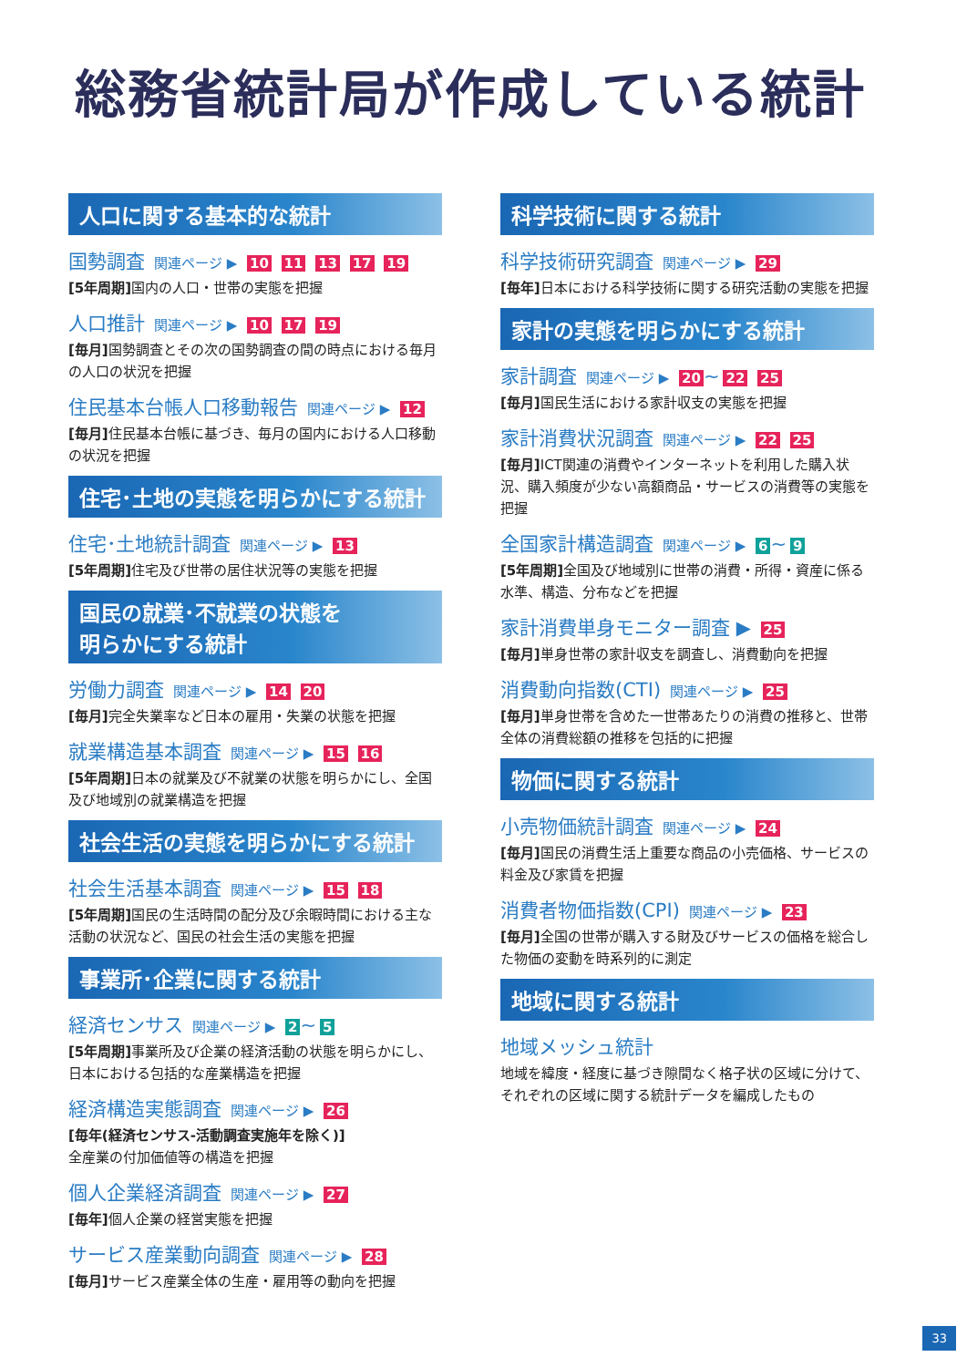総務省統計局が作成している統計
人口に関する基本的な統計
国勢調査 関連ページ ▶ 10 11 13 17 19
[5年周期] 国内の人口・世帯の実態を把握
人口推計 関連ページ ▶ 10 17 19
[毎月] 国勢調査とその次の国勢調査の間の時点における毎月の人口の状況を把握
住民基本台帳人口移動報告 関連ページ ▶ 12
[毎月] 住民基本台帳に基づき、毎月の国内における人口移動の状況を把握
住宅･土地の実態を明らかにする統計
住宅･土地統計調査 関連ページ ▶ 13
[5年周期] 住宅及び世帯の居住状況等の実態を把握
国民の就業･不就業の状態を
明らかにする統計
労働力調査 関連ページ ▶ 14 20
[毎月] 完全失業率など日本の雇用・失業の状態を把握
就業構造基本調査 関連ページ ▶ 15 16
[5年周期] 日本の就業及び不就業の状態を明らかにし、全国及び地域別の就業構造を把握
社会生活の実態を明らかにする統計
社会生活基本調査 関連ページ ▶ 15 18
[5年周期] 国民の生活時間の配分及び余暇時間における主な活動の状況など、国民の社会生活の実態を把握
事業所･企業に関する統計
経済センサス 関連ページ ▶ 2 ~ 5
[5年周期] 事業所及び企業の経済活動の状態を明らかにし、日本における包括的な産業構造を把握
経済構造実態調査 関連ページ ▶ 26
[毎年(経済センサス‐活動調査実施年を除く)]
全産業の付加価値等の構造を把握
個人企業経済調査 関連ページ ▶ 27
[毎年] 個人企業の経営実態を把握
サービス産業動向調査 関連ページ ▶ 28
[毎月] サービス産業全体の生産・雇用等の動向を把握
科学技術に関する統計
科学技術研究調査 関連ページ ▶ 29
[毎年] 日本における科学技術に関する研究活動の実態を把握
家計の実態を明らかにする統計
家計調査 関連ページ ▶ 20 ~ 22 25
[毎月] 国民生活における家計収支の実態を把握
家計消費状況調査 関連ページ ▶ 22 25
[毎月] ICT関連の消費やインターネットを利用した購入状況、購入頻度が少ない高額商品・サービスの消費等の実態を把握
全国家計構造調査 関連ページ ▶ 6 ~ 9
[5年周期] 全国及び地域別に世帯の消費・所得・資産に係る水準、構造、分布などを把握
家計消費単身モニター調査 ▶ 25
[毎月] 単身世帯の家計収支を調査し、消費動向を把握
消費動向指数(CTI) 関連ページ ▶ 25
[毎月] 単身世帯を含めた一世帯あたりの消費の推移と、世帯全体の消費総額の推移を包括的に把握
物価に関する統計
小売物価統計調査 関連ページ ▶ 24
[毎月] 国民の消費生活上重要な商品の小売価格、サービスの料金及び家賃を把握
消費者物価指数(CPI) 関連ページ ▶ 23
[毎月] 全国の世帯が購入する財及びサービスの価格を総合した物価の変動を時系列的に測定
地域に関する統計
地域メッシュ統計
地域を緯度・経度に基づき隙間なく格子状の区域に分けて、それぞれの区域に関する統計データを編成したもの
33